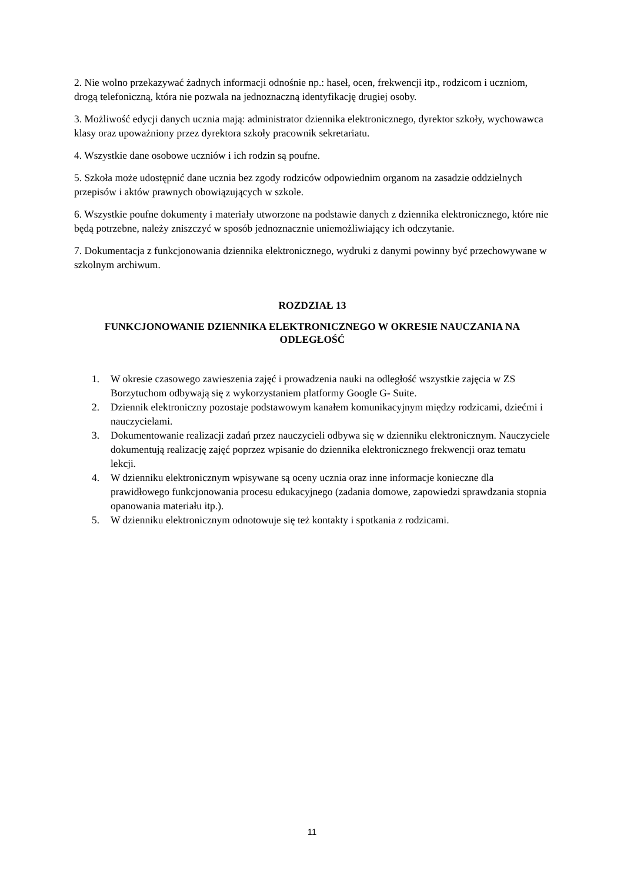2. Nie wolno przekazywać żadnych informacji odnośnie np.: haseł, ocen, frekwencji itp., rodzicom i uczniom, drogą telefoniczną, która nie pozwala na jednoznaczną identyfikację drugiej osoby.
3. Możliwość edycji danych ucznia mają: administrator dziennika elektronicznego, dyrektor szkoły, wychowawca klasy oraz upoważniony przez dyrektora szkoły pracownik sekretariatu.
4. Wszystkie dane osobowe uczniów i ich rodzin są poufne.
5. Szkoła może udostępnić dane ucznia bez zgody rodziców odpowiednim organom na zasadzie oddzielnych przepisów i aktów prawnych obowiązujących w szkole.
6. Wszystkie poufne dokumenty i materiały utworzone na podstawie danych z dziennika elektronicznego, które nie będą potrzebne, należy zniszczyć w sposób jednoznacznie uniemożliwiający ich odczytanie.
7. Dokumentacja z funkcjonowania dziennika elektronicznego, wydruki z danymi powinny być przechowywane w szkolnym archiwum.
ROZDZIAŁ 13
FUNKCJONOWANIE DZIENNIKA ELEKTRONICZNEGO W OKRESIE NAUCZANIA NA ODLEGŁOŚĆ
1. W okresie czasowego zawieszenia zajęć i prowadzenia nauki na odległość wszystkie zajęcia w ZS Borzytuchom odbywają się z wykorzystaniem platformy Google G- Suite.
2. Dziennik elektroniczny pozostaje podstawowym kanałem komunikacyjnym między rodzicami, dziećmi i nauczycielami.
3. Dokumentowanie realizacji zadań przez nauczycieli odbywa się w dzienniku elektronicznym. Nauczyciele dokumentują realizację zajęć poprzez wpisanie do dziennika elektronicznego frekwencji oraz tematu lekcji.
4. W dzienniku elektronicznym wpisywane są oceny ucznia oraz inne informacje konieczne dla prawidłowego funkcjonowania procesu edukacyjnego (zadania domowe, zapowiedzi sprawdzania stopnia opanowania materiału itp.).
5. W dzienniku elektronicznym odnotowuje się też kontakty i spotkania z rodzicami.
11